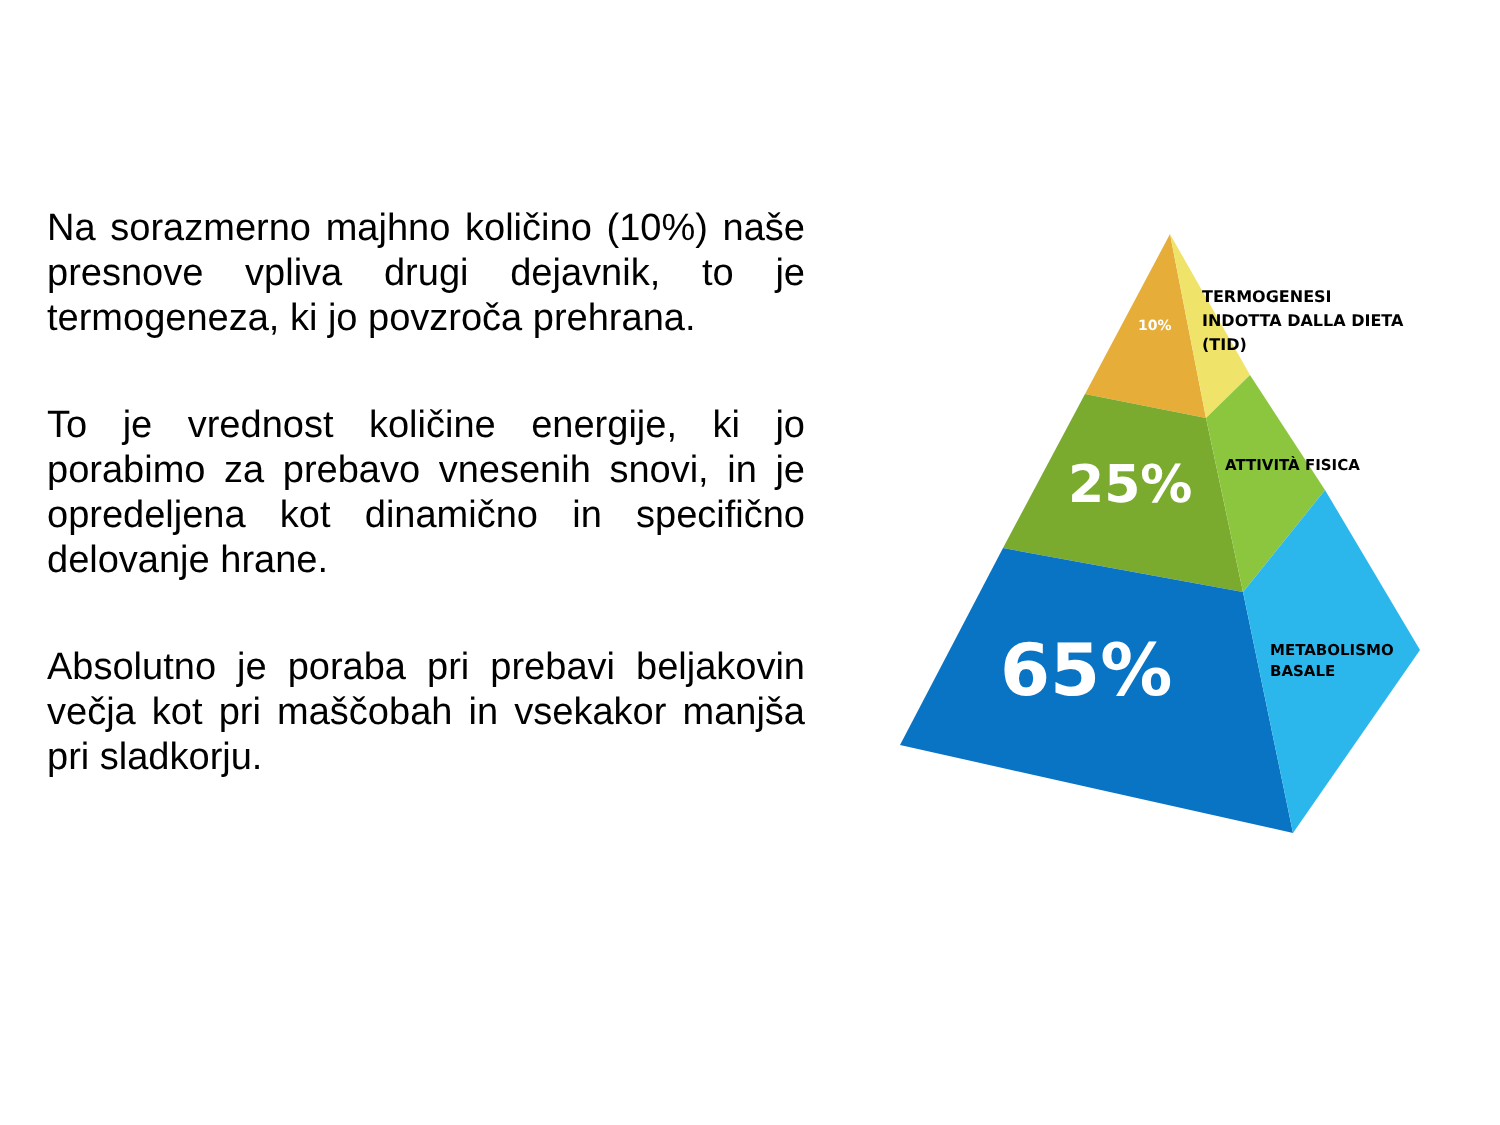Na sorazmerno majhno količino (10%) naše presnove vpliva drugi dejavnik, to je termogeneza, ki jo povzroča prehrana.
To je vrednost količine energije, ki jo porabimo za prebavo vnesenih snovi, in je opredeljena kot dinamično in specifično delovanje hrane.
Absolutno je poraba pri prebavi beljakovin večja kot pri maščobah in vsekakor manjša pri sladkorju.
10%
25%
65%
TERMOGENESI
INDOTTA DALLA DIETA
(TID)
ATTIVITÀ FISICA
METABOLISMO
BASALE